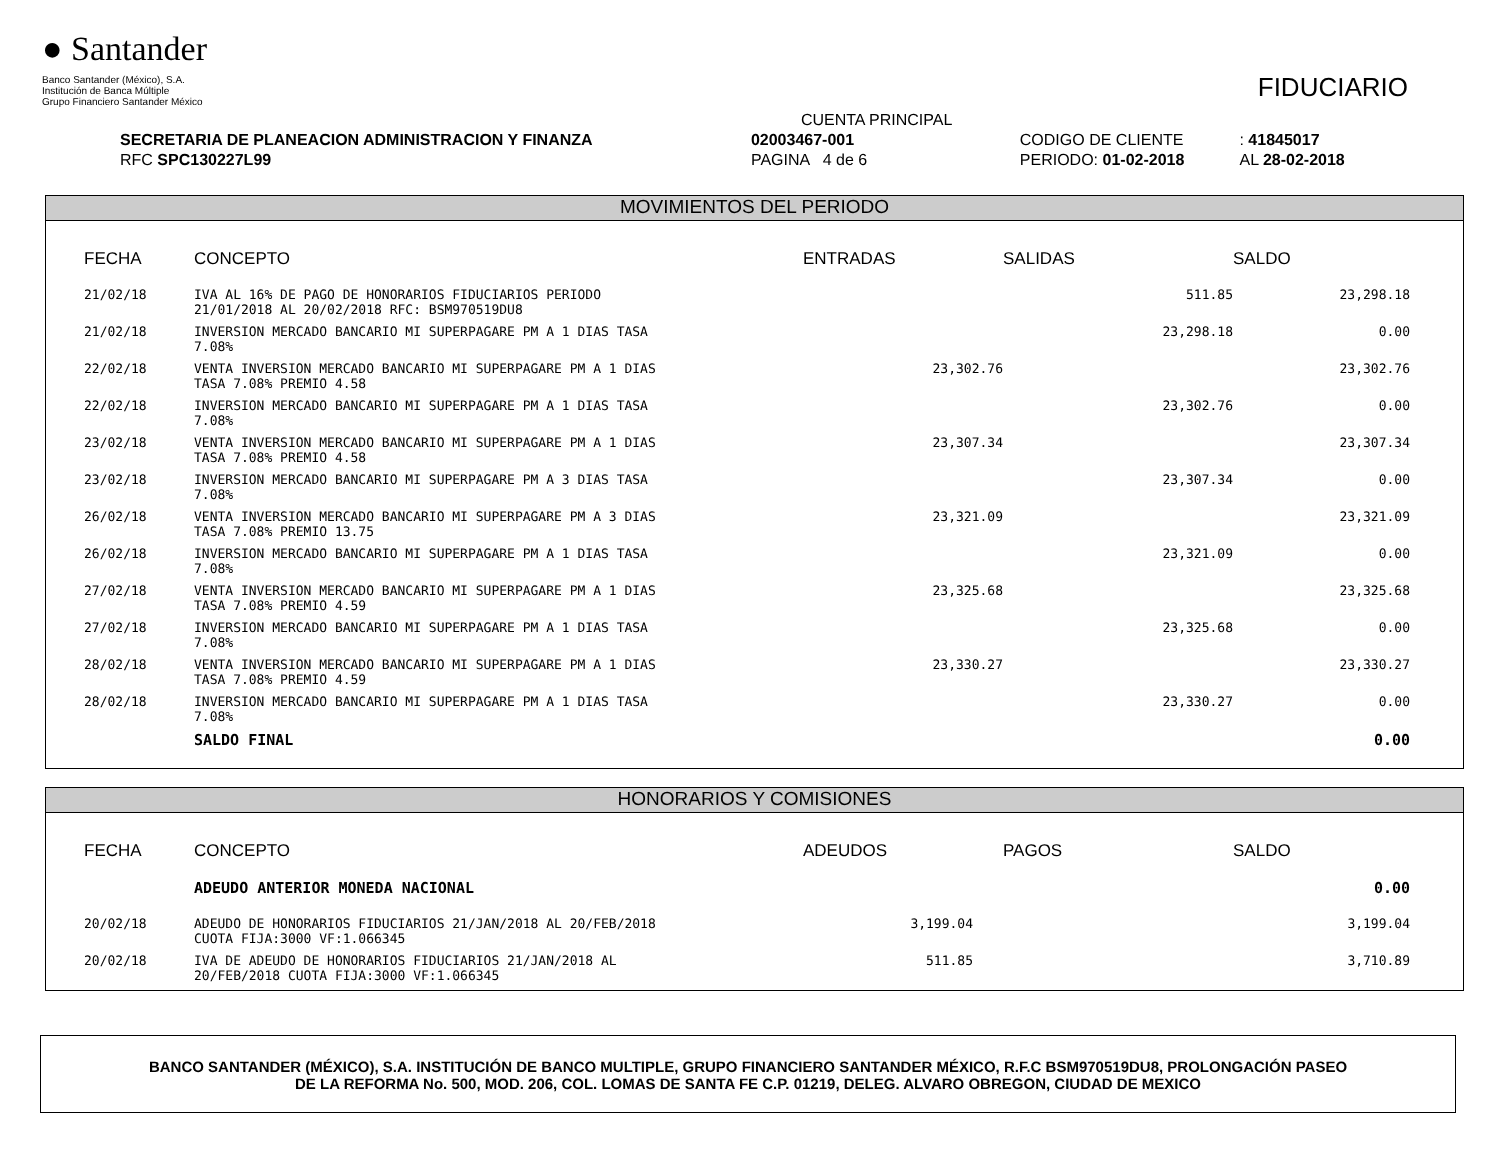● Santander
Banco Santander (México), S.A.
Institución de Banca Múltiple
Grupo Financiero Santander México
FIDUCIARIO
| | CUENTA PRINCIPAL | | |
| SECRETARIA DE PLANEACION ADMINISTRACION Y FINANZA | 02003467-001 | CODIGO DE CLIENTE | : 41845017 |
| RFC SPC130227L99 | PAGINA 4 de 6 | PERIODO: 01-02-2018 | AL 28-02-2018 |
MOVIMIENTOS DEL PERIODO
| FECHA | CONCEPTO | ENTRADAS | SALIDAS | SALDO |
| --- | --- | --- | --- | --- |
| 21/02/18 | IVA AL 16% DE PAGO DE HONORARIOS FIDUCIARIOS PERIODO 21/01/2018 AL 20/02/2018 RFC: BSM970519DU8 | | 511.85 | 23,298.18 |
| 21/02/18 | INVERSION MERCADO BANCARIO MI SUPERPAGARE PM A 1 DIAS TASA 7.08% | | 23,298.18 | 0.00 |
| 22/02/18 | VENTA INVERSION MERCADO BANCARIO MI SUPERPAGARE PM A 1 DIAS TASA 7.08% PREMIO 4.58 | 23,302.76 | | 23,302.76 |
| 22/02/18 | INVERSION MERCADO BANCARIO MI SUPERPAGARE PM A 1 DIAS TASA 7.08% | | 23,302.76 | 0.00 |
| 23/02/18 | VENTA INVERSION MERCADO BANCARIO MI SUPERPAGARE PM A 1 DIAS TASA 7.08% PREMIO 4.58 | 23,307.34 | | 23,307.34 |
| 23/02/18 | INVERSION MERCADO BANCARIO MI SUPERPAGARE PM A 3 DIAS TASA 7.08% | | 23,307.34 | 0.00 |
| 26/02/18 | VENTA INVERSION MERCADO BANCARIO MI SUPERPAGARE PM A 3 DIAS TASA 7.08% PREMIO 13.75 | 23,321.09 | | 23,321.09 |
| 26/02/18 | INVERSION MERCADO BANCARIO MI SUPERPAGARE PM A 1 DIAS TASA 7.08% | | 23,321.09 | 0.00 |
| 27/02/18 | VENTA INVERSION MERCADO BANCARIO MI SUPERPAGARE PM A 1 DIAS TASA 7.08% PREMIO 4.59 | 23,325.68 | | 23,325.68 |
| 27/02/18 | INVERSION MERCADO BANCARIO MI SUPERPAGARE PM A 1 DIAS TASA 7.08% | | 23,325.68 | 0.00 |
| 28/02/18 | VENTA INVERSION MERCADO BANCARIO MI SUPERPAGARE PM A 1 DIAS TASA 7.08% PREMIO 4.59 | 23,330.27 | | 23,330.27 |
| 28/02/18 | INVERSION MERCADO BANCARIO MI SUPERPAGARE PM A 1 DIAS TASA 7.08% | | 23,330.27 | 0.00 |
| | SALDO FINAL | | | 0.00 |
HONORARIOS Y COMISIONES
| FECHA | CONCEPTO | ADEUDOS | PAGOS | SALDO |
| --- | --- | --- | --- | --- |
| | ADEUDO ANTERIOR MONEDA NACIONAL | | | 0.00 |
| 20/02/18 | ADEUDO DE HONORARIOS FIDUCIARIOS 21/JAN/2018 AL 20/FEB/2018 CUOTA FIJA:3000 VF:1.066345 | 3,199.04 | | 3,199.04 |
| 20/02/18 | IVA DE ADEUDO DE HONORARIOS FIDUCIARIOS 21/JAN/2018 AL 20/FEB/2018 CUOTA FIJA:3000 VF:1.066345 | 511.85 | | 3,710.89 |
BANCO SANTANDER (MÉXICO), S.A. INSTITUCIÓN DE BANCO MULTIPLE, GRUPO FINANCIERO SANTANDER MÉXICO, R.F.C BSM970519DU8, PROLONGACIÓN PASEO
DE LA REFORMA No. 500, MOD. 206, COL. LOMAS DE SANTA FE C.P. 01219, DELEG. ALVARO OBREGON, CIUDAD DE MEXICO